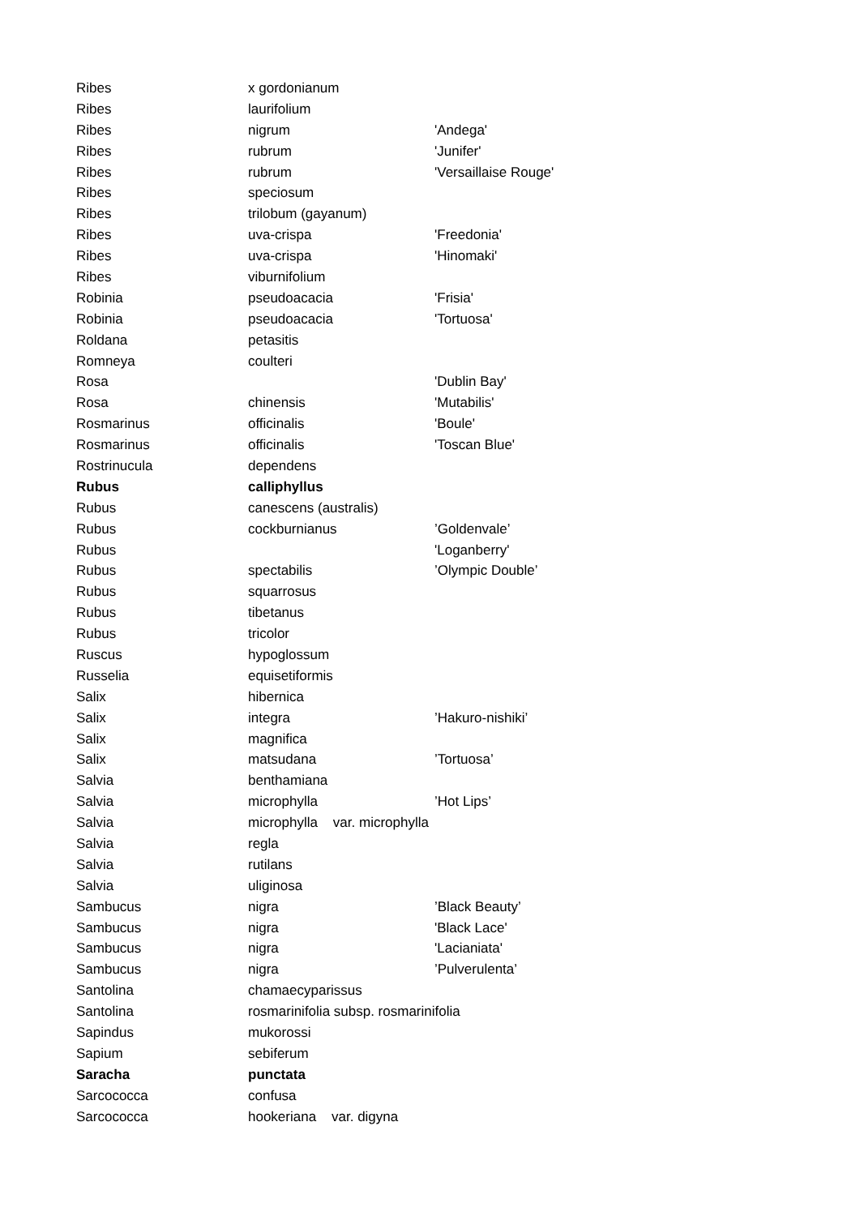| Ribes | x gordonianum | |
| Ribes | laurifolium | |
| Ribes | nigrum | 'Andega' |
| Ribes | rubrum | 'Junifer' |
| Ribes | rubrum | 'Versaillaise Rouge' |
| Ribes | speciosum | |
| Ribes | trilobum (gayanum) | |
| Ribes | uva-crispa | 'Freedonia' |
| Ribes | uva-crispa | 'Hinomaki' |
| Ribes | viburnifolium | |
| Robinia | pseudoacacia | 'Frisia' |
| Robinia | pseudoacacia | 'Tortuosa' |
| Roldana | petasitis | |
| Romneya | coulteri | |
| Rosa | | 'Dublin Bay' |
| Rosa | chinensis | 'Mutabilis' |
| Rosmarinus | officinalis | 'Boule' |
| Rosmarinus | officinalis | 'Toscan Blue' |
| Rostrinucula | dependens | |
| Rubus | calliphyllus | |
| Rubus | canescens (australis) | |
| Rubus | cockburnianus | ’Goldenvale’ |
| Rubus | | 'Loganberry' |
| Rubus | spectabilis | ’Olympic Double’ |
| Rubus | squarrosus | |
| Rubus | tibetanus | |
| Rubus | tricolor | |
| Ruscus | hypoglossum | |
| Russelia | equisetiformis | |
| Salix | hibernica | |
| Salix | integra | ’Hakuro-nishiki’ |
| Salix | magnifica | |
| Salix | matsudana | ’Tortuosa’ |
| Salvia | benthamiana | |
| Salvia | microphylla | ’Hot Lips’ |
| Salvia | microphylla var. microphylla | |
| Salvia | regla | |
| Salvia | rutilans | |
| Salvia | uliginosa | |
| Sambucus | nigra | ’Black Beauty’ |
| Sambucus | nigra | 'Black Lace' |
| Sambucus | nigra | 'Lacianiata' |
| Sambucus | nigra | ’Pulverulenta’ |
| Santolina | chamaecyparissus | |
| Santolina | rosmarinifolia subsp. rosmarinifolia | |
| Sapindus | mukorossi | |
| Sapium | sebiferum | |
| Saracha | punctata | |
| Sarcococca | confusa | |
| Sarcococca | hookeriana var. digyna | |